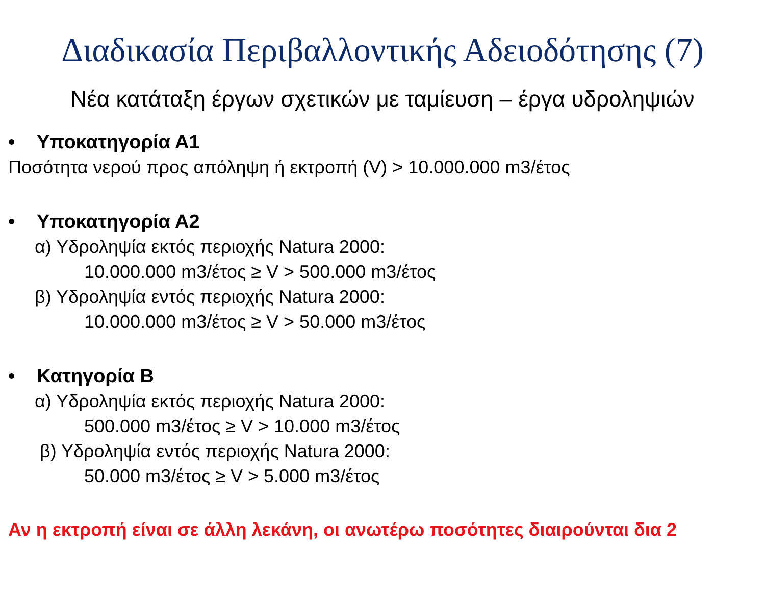Διαδικασία Περιβαλλοντικής Αδειοδότησης (7)
Νέα κατάταξη έργων σχετικών με ταμίευση – έργα υδροληψιών
• Υποκατηγορία Α1
Ποσότητα νερού προς απόληψη ή εκτροπή (V) > 10.000.000 m3/έτος
• Υποκατηγορία Α2
α) Υδροληψία εκτός περιοχής Natura 2000:
10.000.000 m3/έτος ≥ V > 500.000 m3/έτος
β) Υδροληψία εντός περιοχής Natura 2000:
10.000.000 m3/έτος ≥ V > 50.000 m3/έτος
• Κατηγορία Β
α) Υδροληψία εκτός περιοχής Natura 2000:
500.000 m3/έτος ≥ V > 10.000 m3/έτος
β) Υδροληψία εντός περιοχής Natura 2000:
50.000 m3/έτος ≥ V > 5.000 m3/έτος
Αν η εκτροπή είναι σε άλλη λεκάνη, οι ανωτέρω ποσότητες διαιρούνται δια 2